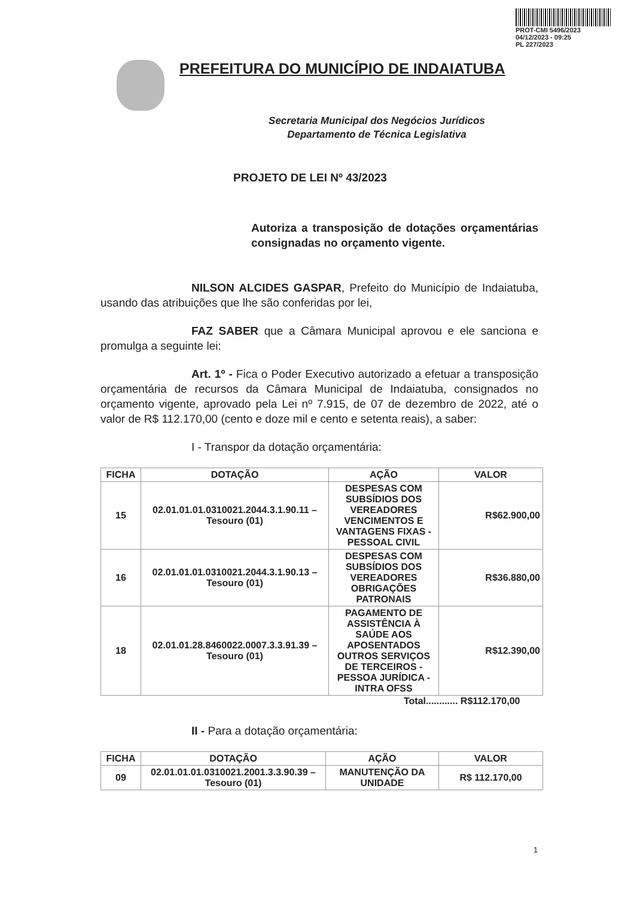PROT-CMI 5496/2023
04/12/2023 - 09:25
PL 227/2023
PREFEITURA DO MUNICÍPIO DE INDAIATUBA
Secretaria Municipal dos Negócios Jurídicos
Departamento de Técnica Legislativa
PROJETO DE LEI Nº 43/2023
Autoriza a transposição de dotações orçamentárias consignadas no orçamento vigente.
NILSON ALCIDES GASPAR, Prefeito do Município de Indaiatuba, usando das atribuições que lhe são conferidas por lei,
FAZ SABER que a Câmara Municipal aprovou e ele sanciona e promulga a seguinte lei:
Art. 1º - Fica o Poder Executivo autorizado a efetuar a transposição orçamentária de recursos da Câmara Municipal de Indaiatuba, consignados no orçamento vigente, aprovado pela Lei nº 7.915, de 07 de dezembro de 2022, até o valor de R$ 112.170,00 (cento e doze mil e cento e setenta reais), a saber:
I - Transpor da dotação orçamentária:
| FICHA | DOTAÇÃO | AÇÃO | VALOR |
| --- | --- | --- | --- |
| 15 | 02.01.01.01.0310021.2044.3.1.90.11 – Tesouro (01) | DESPESAS COM SUBSÍDIOS DOS VEREADORES VENCIMENTOS E VANTAGENS FIXAS - PESSOAL CIVIL | R$62.900,00 |
| 16 | 02.01.01.01.0310021.2044.3.1.90.13 – Tesouro (01) | DESPESAS COM SUBSÍDIOS DOS VEREADORES OBRIGAÇÕES PATRONAIS | R$36.880,00 |
| 18 | 02.01.01.28.8460022.0007.3.3.91.39 – Tesouro (01) | PAGAMENTO DE ASSISTÊNCIA À SAÚDE AOS APOSENTADOS OUTROS SERVIÇOS DE TERCEIROS - PESSOA JURÍDICA - INTRA OFSS | R$12.390,00 |
Total............ R$112.170,00
II - Para a dotação orçamentária:
| FICHA | DOTAÇÃO | AÇÃO | VALOR |
| --- | --- | --- | --- |
| 09 | 02.01.01.01.0310021.2001.3.3.90.39 – Tesouro (01) | MANUTENÇÃO DA UNIDADE | R$ 112.170,00 |
1